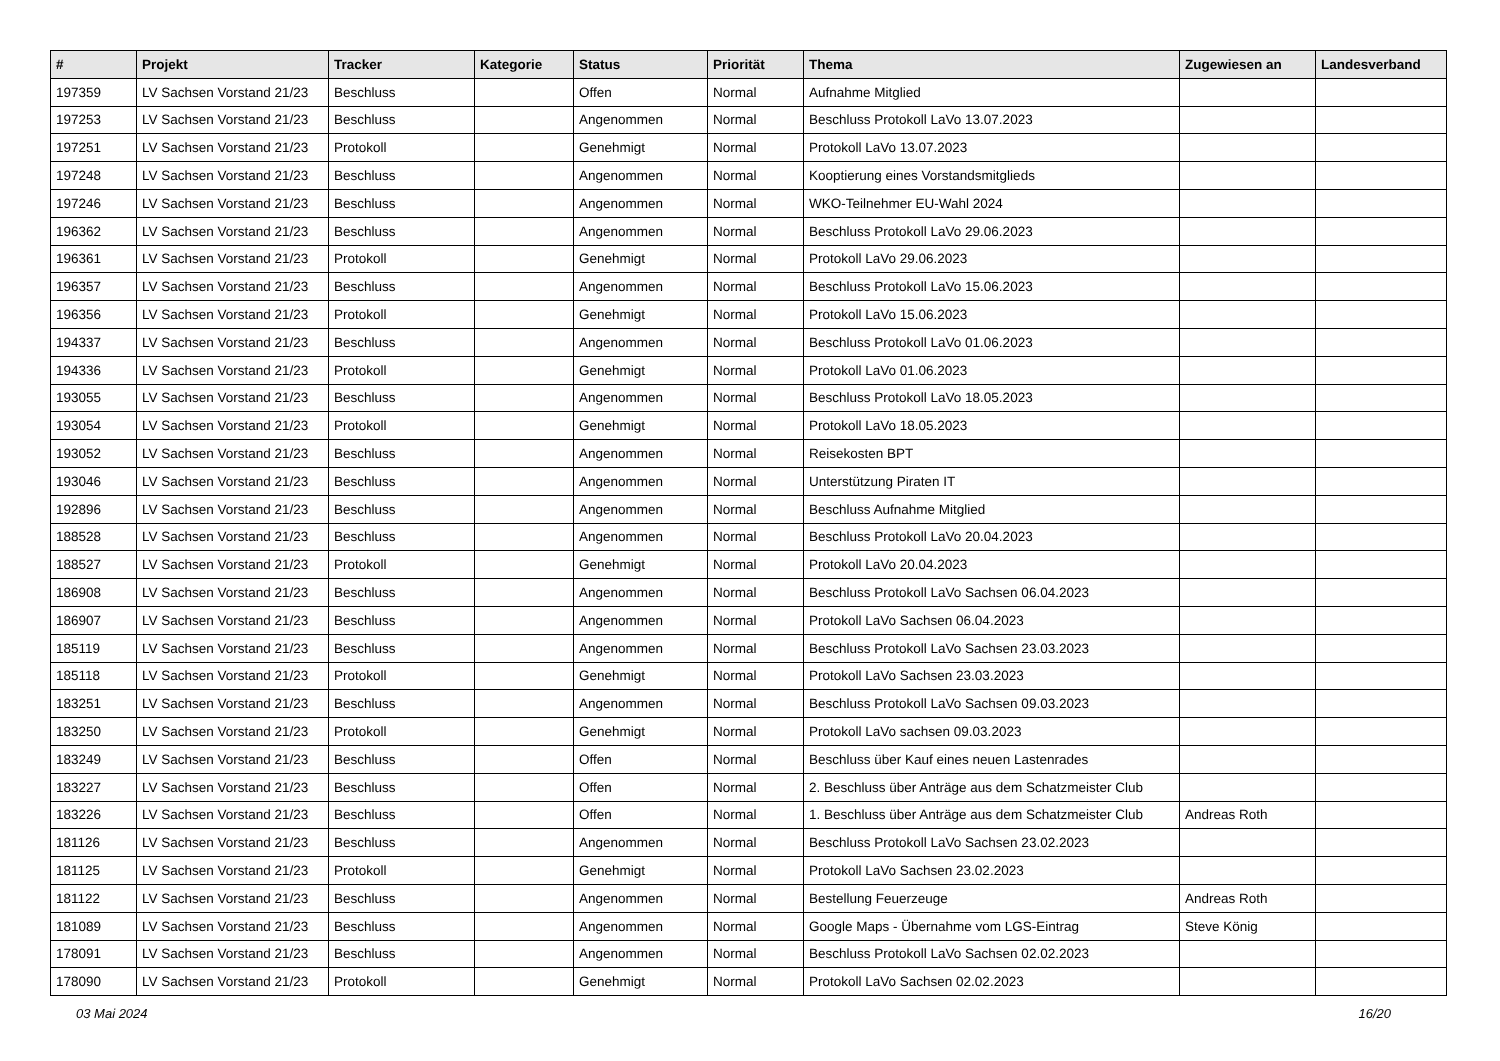| # | Projekt | Tracker | Kategorie | Status | Priorität | Thema | Zugewiesen an | Landesverband |
| --- | --- | --- | --- | --- | --- | --- | --- | --- |
| 197359 | LV Sachsen Vorstand 21/23 | Beschluss | | Offen | Normal | Aufnahme Mitglied | | |
| 197253 | LV Sachsen Vorstand 21/23 | Beschluss | | Angenommen | Normal | Beschluss Protokoll LaVo 13.07.2023 | | |
| 197251 | LV Sachsen Vorstand 21/23 | Protokoll | | Genehmigt | Normal | Protokoll LaVo 13.07.2023 | | |
| 197248 | LV Sachsen Vorstand 21/23 | Beschluss | | Angenommen | Normal | Kooptierung eines Vorstandsmitglieds | | |
| 197246 | LV Sachsen Vorstand 21/23 | Beschluss | | Angenommen | Normal | WKO-Teilnehmer EU-Wahl 2024 | | |
| 196362 | LV Sachsen Vorstand 21/23 | Beschluss | | Angenommen | Normal | Beschluss Protokoll LaVo 29.06.2023 | | |
| 196361 | LV Sachsen Vorstand 21/23 | Protokoll | | Genehmigt | Normal | Protokoll LaVo 29.06.2023 | | |
| 196357 | LV Sachsen Vorstand 21/23 | Beschluss | | Angenommen | Normal | Beschluss Protokoll LaVo 15.06.2023 | | |
| 196356 | LV Sachsen Vorstand 21/23 | Protokoll | | Genehmigt | Normal | Protokoll LaVo 15.06.2023 | | |
| 194337 | LV Sachsen Vorstand 21/23 | Beschluss | | Angenommen | Normal | Beschluss Protokoll LaVo 01.06.2023 | | |
| 194336 | LV Sachsen Vorstand 21/23 | Protokoll | | Genehmigt | Normal | Protokoll LaVo 01.06.2023 | | |
| 193055 | LV Sachsen Vorstand 21/23 | Beschluss | | Angenommen | Normal | Beschluss Protokoll LaVo 18.05.2023 | | |
| 193054 | LV Sachsen Vorstand 21/23 | Protokoll | | Genehmigt | Normal | Protokoll LaVo 18.05.2023 | | |
| 193052 | LV Sachsen Vorstand 21/23 | Beschluss | | Angenommen | Normal | Reisekosten BPT | | |
| 193046 | LV Sachsen Vorstand 21/23 | Beschluss | | Angenommen | Normal | Unterstützung Piraten IT | | |
| 192896 | LV Sachsen Vorstand 21/23 | Beschluss | | Angenommen | Normal | Beschluss Aufnahme Mitglied | | |
| 188528 | LV Sachsen Vorstand 21/23 | Beschluss | | Angenommen | Normal | Beschluss Protokoll LaVo 20.04.2023 | | |
| 188527 | LV Sachsen Vorstand 21/23 | Protokoll | | Genehmigt | Normal | Protokoll LaVo 20.04.2023 | | |
| 186908 | LV Sachsen Vorstand 21/23 | Beschluss | | Angenommen | Normal | Beschluss Protokoll LaVo Sachsen 06.04.2023 | | |
| 186907 | LV Sachsen Vorstand 21/23 | Beschluss | | Angenommen | Normal | Protokoll LaVo Sachsen 06.04.2023 | | |
| 185119 | LV Sachsen Vorstand 21/23 | Beschluss | | Angenommen | Normal | Beschluss Protokoll LaVo Sachsen 23.03.2023 | | |
| 185118 | LV Sachsen Vorstand 21/23 | Protokoll | | Genehmigt | Normal | Protokoll LaVo Sachsen 23.03.2023 | | |
| 183251 | LV Sachsen Vorstand 21/23 | Beschluss | | Angenommen | Normal | Beschluss Protokoll LaVo Sachsen 09.03.2023 | | |
| 183250 | LV Sachsen Vorstand 21/23 | Protokoll | | Genehmigt | Normal | Protokoll LaVo sachsen 09.03.2023 | | |
| 183249 | LV Sachsen Vorstand 21/23 | Beschluss | | Offen | Normal | Beschluss über Kauf eines neuen Lastenrades | | |
| 183227 | LV Sachsen Vorstand 21/23 | Beschluss | | Offen | Normal | 2. Beschluss über Anträge aus dem Schatzmeister Club | | |
| 183226 | LV Sachsen Vorstand 21/23 | Beschluss | | Offen | Normal | 1. Beschluss über Anträge aus dem Schatzmeister Club | Andreas Roth | |
| 181126 | LV Sachsen Vorstand 21/23 | Beschluss | | Angenommen | Normal | Beschluss Protokoll LaVo Sachsen 23.02.2023 | | |
| 181125 | LV Sachsen Vorstand 21/23 | Protokoll | | Genehmigt | Normal | Protokoll LaVo Sachsen 23.02.2023 | | |
| 181122 | LV Sachsen Vorstand 21/23 | Beschluss | | Angenommen | Normal | Bestellung Feuerzeuge | Andreas Roth | |
| 181089 | LV Sachsen Vorstand 21/23 | Beschluss | | Angenommen | Normal | Google Maps - Übernahme vom LGS-Eintrag | Steve König | |
| 178091 | LV Sachsen Vorstand 21/23 | Beschluss | | Angenommen | Normal | Beschluss Protokoll LaVo Sachsen 02.02.2023 | | |
| 178090 | LV Sachsen Vorstand 21/23 | Protokoll | | Genehmigt | Normal | Protokoll LaVo Sachsen 02.02.2023 | | |
03 Mai 2024 16/20